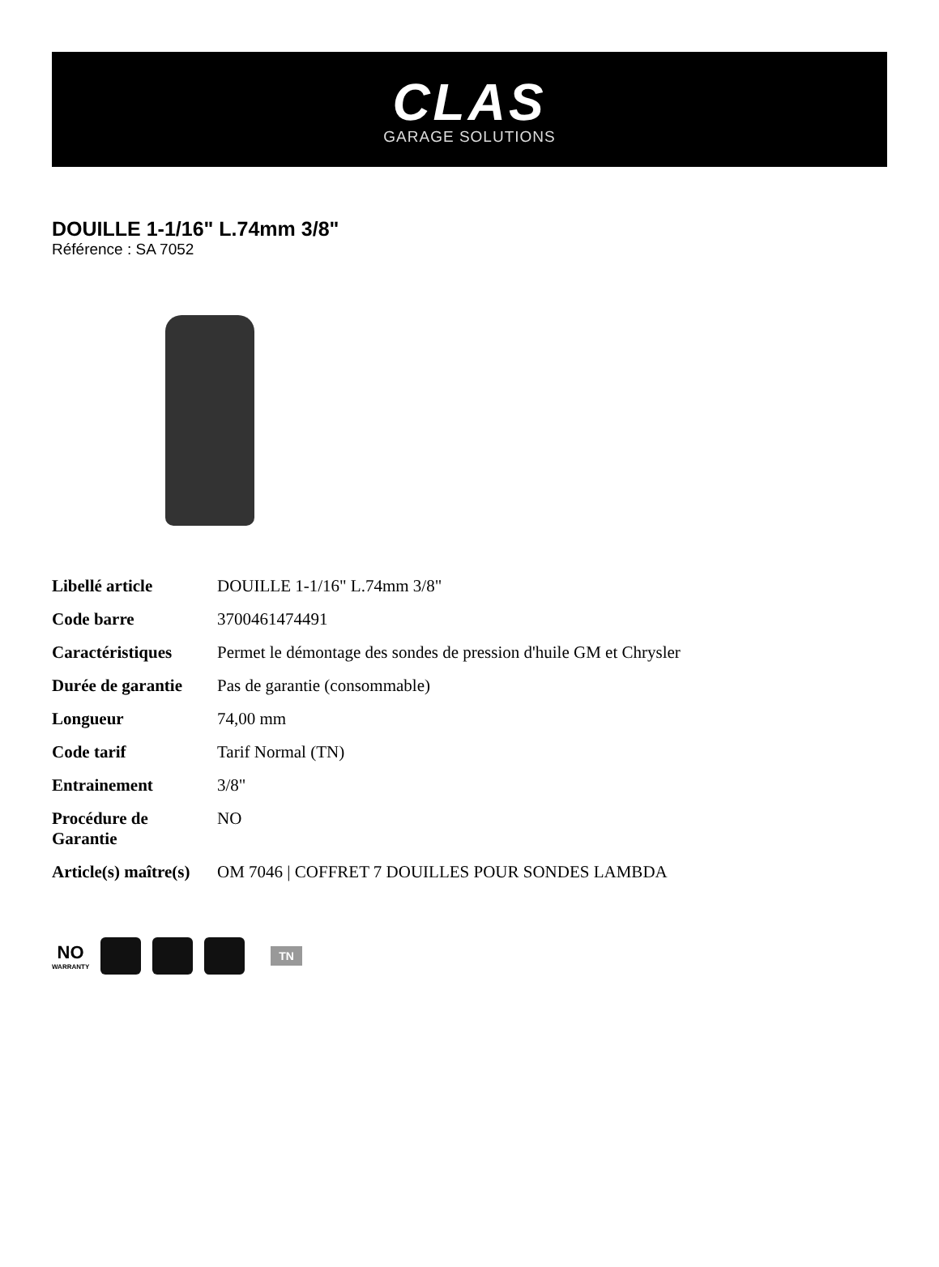CLAS
GARAGE SOLUTIONS
DOUILLE 1-1/16" L.74mm 3/8"
Référence : SA 7052
| Libellé article | DOUILLE 1-1/16" L.74mm 3/8" |
| Code barre | 3700461474491 |
| Caractéristiques | Permet le démontage des sondes de pression d'huile GM et Chrysler |
| Durée de garantie | Pas de garantie (consommable) |
| Longueur | 74,00 mm |
| Code tarif | Tarif Normal (TN) |
| Entrainement | 3/8" |
| Procédure de Garantie | NO |
| Article(s) maître(s) | OM 7046 / COFFRET 7 DOUILLES POUR SONDES LAMBDA |
NO
WARRANTY
TN